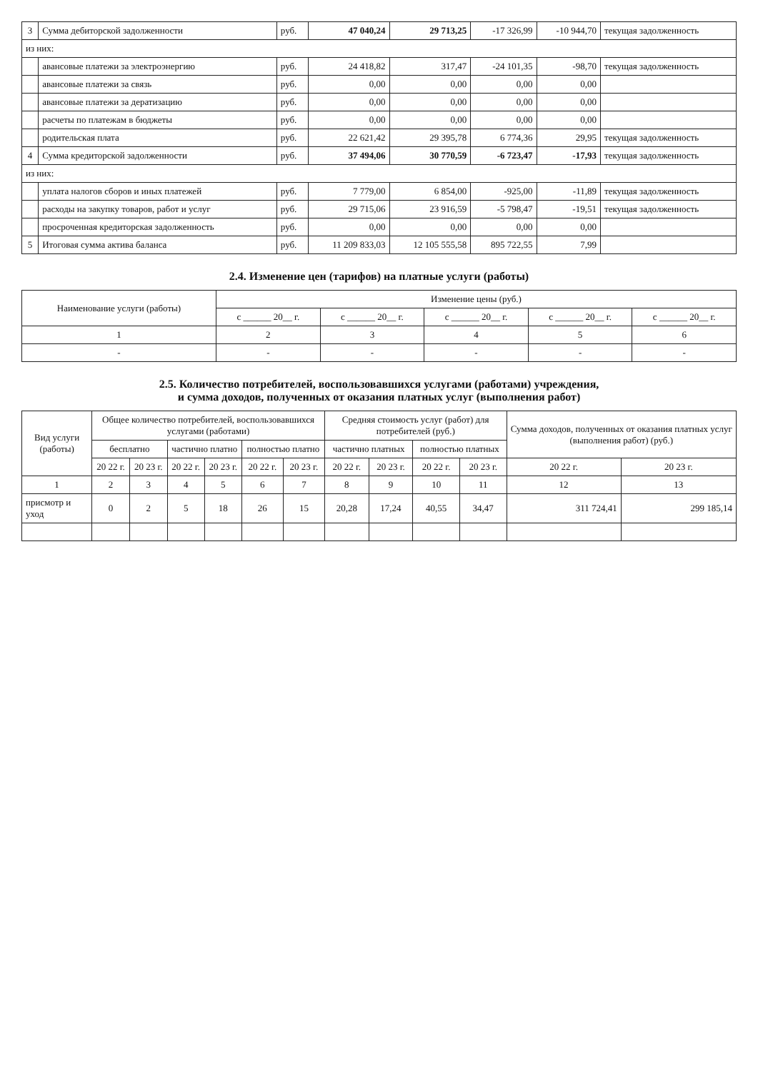| 3 | Сумма дебиторской задолженности | руб. | 47 040,24 | 29 713,25 | -17 326,99 | -10 944,70 | текущая задолженность |
| из них: | | | | | | | |
| | авансовые платежи за электроэнергию | руб. | 24 418,82 | 317,47 | -24 101,35 | -98,70 | текущая задолженность |
| | авансовые платежи за связь | руб. | 0,00 | 0,00 | 0,00 | 0,00 | |
| | авансовые платежи за дератизацию | руб. | 0,00 | 0,00 | 0,00 | 0,00 | |
| | расчеты по платежам в бюджеты | руб. | 0,00 | 0,00 | 0,00 | 0,00 | |
| | родительская плата | руб. | 22 621,42 | 29 395,78 | 6 774,36 | 29,95 | текущая задолженность |
| 4 | Сумма кредиторской задолженности | руб. | 37 494,06 | 30 770,59 | -6 723,47 | -17,93 | текущая задолженность |
| из них: | | | | | | | |
| | уплата налогов сборов и иных платежей | руб. | 7 779,00 | 6 854,00 | -925,00 | -11,89 | текущая задолженность |
| | расходы на закупку товаров, работ и услуг | руб. | 29 715,06 | 23 916,59 | -5 798,47 | -19,51 | текущая задолженность |
| | просроченная кредиторская задолженность | руб. | 0,00 | 0,00 | 0,00 | 0,00 | |
| 5 | Итоговая сумма актива баланса | руб. | 11 209 833,03 | 12 105 555,58 | 895 722,55 | 7,99 | |
2.4. Изменение цен (тарифов) на платные услуги (работы)
| Наименование услуги (работы) | Изменение цены (руб.) | | | | |
| --- | --- | --- | --- | --- | --- |
| | с ______ 20__ г. | с ______ 20__ г. | с ______ 20__ г. | с ______ 20__ г. | с ______ 20__ г. |
| 1 | 2 | 3 | 4 | 5 | 6 |
| - | - | - | - | - | - |
2.5. Количество потребителей, воспользовавшихся услугами (работами) учреждения,
и сумма доходов, полученных от оказания платных услуг (выполнения работ)
| Вид услуги (работы) | Общее количество потребителей, воспользовавшихся услугами (работами) | | | | | | Средняя стоимость услуг (работ) для потребителей (руб.) | | | | Сумма доходов, полученных от оказания платных услуг (выполнения работ) (руб.) | |
| --- | --- | --- | --- | --- | --- | --- | --- | --- | --- | --- | --- | --- |
| | бесплатно | | частично платно | | полностью платно | | частично платных | | полностью платных | | | |
| | 20 22 г. | 20 23 г. | 20 22 г. | 20 23 г. | 20 22 г. | 20 23 г. | 20 22 г. | 20 23 г. | 20 22 г. | 20 23 г. | 20 22 г. | 20 23 г. |
| 1 | 2 | 3 | 4 | 5 | 6 | 7 | 8 | 9 | 10 | 11 | 12 | 13 |
| присмотр и уход | 0 | 2 | 5 | 18 | 26 | 15 | 20,28 | 17,24 | 40,55 | 34,47 | 311 724,41 | 299 185,14 |